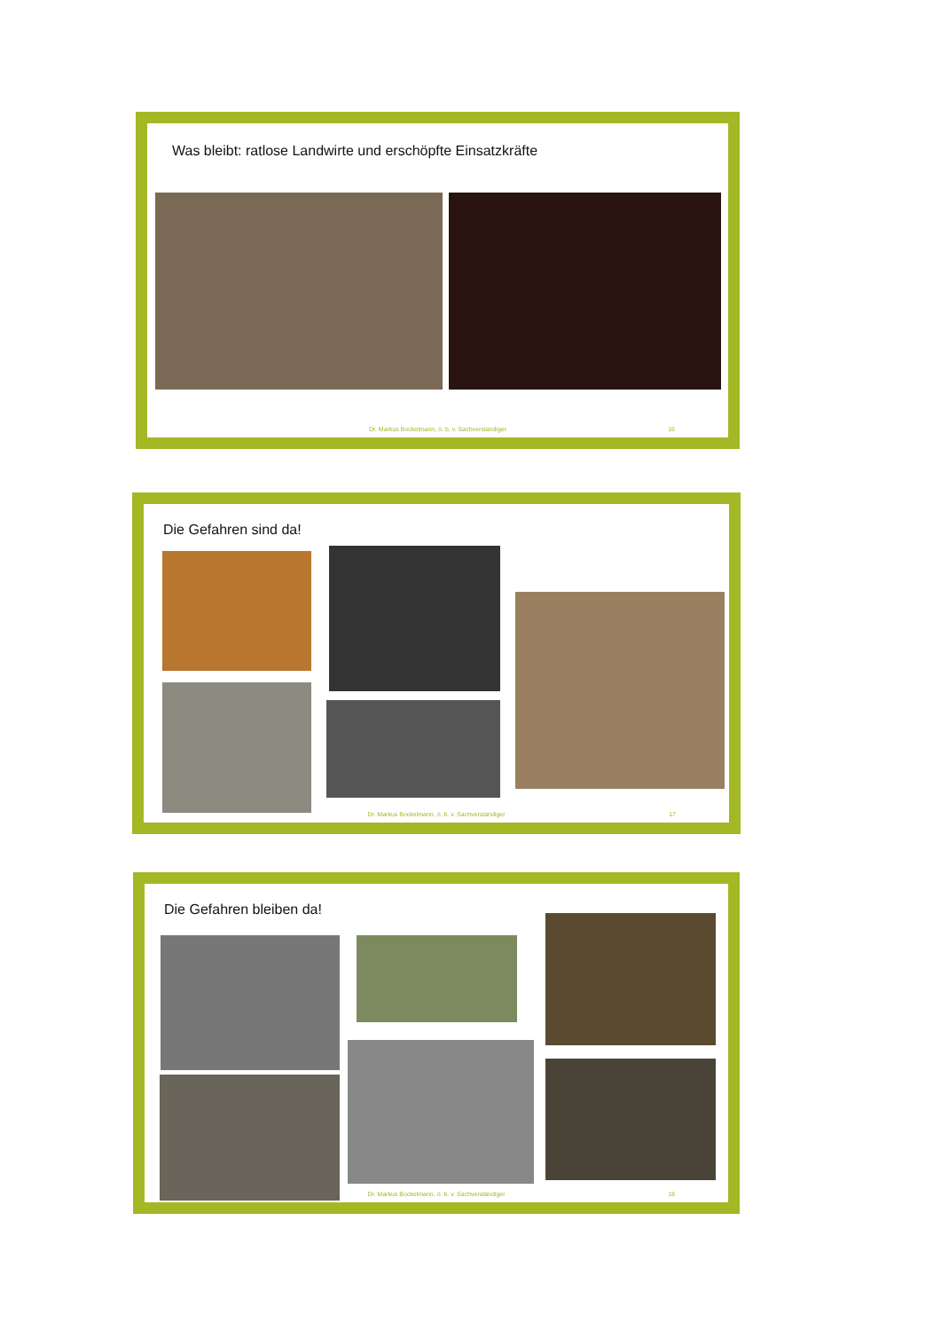Was bleibt: ratlose Landwirte und erschöpfte Einsatzkräfte
Dr. Markus Bockelmann, ö. b. v. Sachverständiger
16
Die Gefahren sind da!
Dr. Markus Bockelmann, ö. b. v. Sachverständiger
17
Die Gefahren bleiben da!
Dr. Markus Bockelmann, ö. b. v. Sachverständiger
18